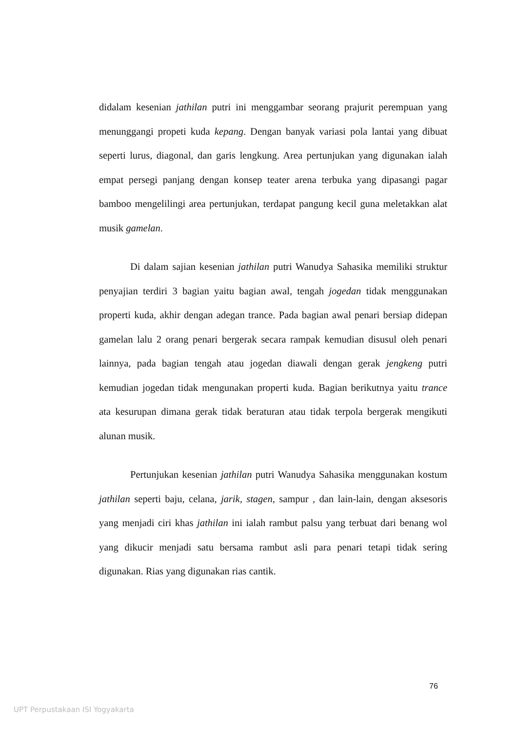didalam kesenian jathilan putri ini menggambar seorang prajurit perempuan yang menunggangi propeti kuda kepang. Dengan banyak variasi pola lantai yang dibuat seperti lurus, diagonal, dan garis lengkung. Area pertunjukan yang digunakan ialah empat persegi panjang dengan konsep teater arena terbuka yang dipasangi pagar bamboo mengelilingi area pertunjukan, terdapat pangung kecil guna meletakkan alat musik gamelan.
Di dalam sajian kesenian jathilan putri Wanudya Sahasika memiliki struktur penyajian terdiri 3 bagian yaitu bagian awal, tengah jogedan tidak menggunakan properti kuda, akhir dengan adegan trance. Pada bagian awal penari bersiap didepan gamelan lalu 2 orang penari bergerak secara rampak kemudian disusul oleh penari lainnya, pada bagian tengah atau jogedan diawali dengan gerak jengkeng putri kemudian jogedan tidak mengunakan properti kuda. Bagian berikutnya yaitu trance ata kesurupan dimana gerak tidak beraturan atau tidak terpola bergerak mengikuti alunan musik.
Pertunjukan kesenian jathilan putri Wanudya Sahasika menggunakan kostum jathilan seperti baju, celana, jarik, stagen, sampur , dan lain-lain, dengan aksesoris yang menjadi ciri khas jathilan ini ialah rambut palsu yang terbuat dari benang wol yang dikucir menjadi satu bersama rambut asli para penari tetapi tidak sering digunakan. Rias yang digunakan rias cantik.
76
UPT Perpustakaan ISI Yogyakarta